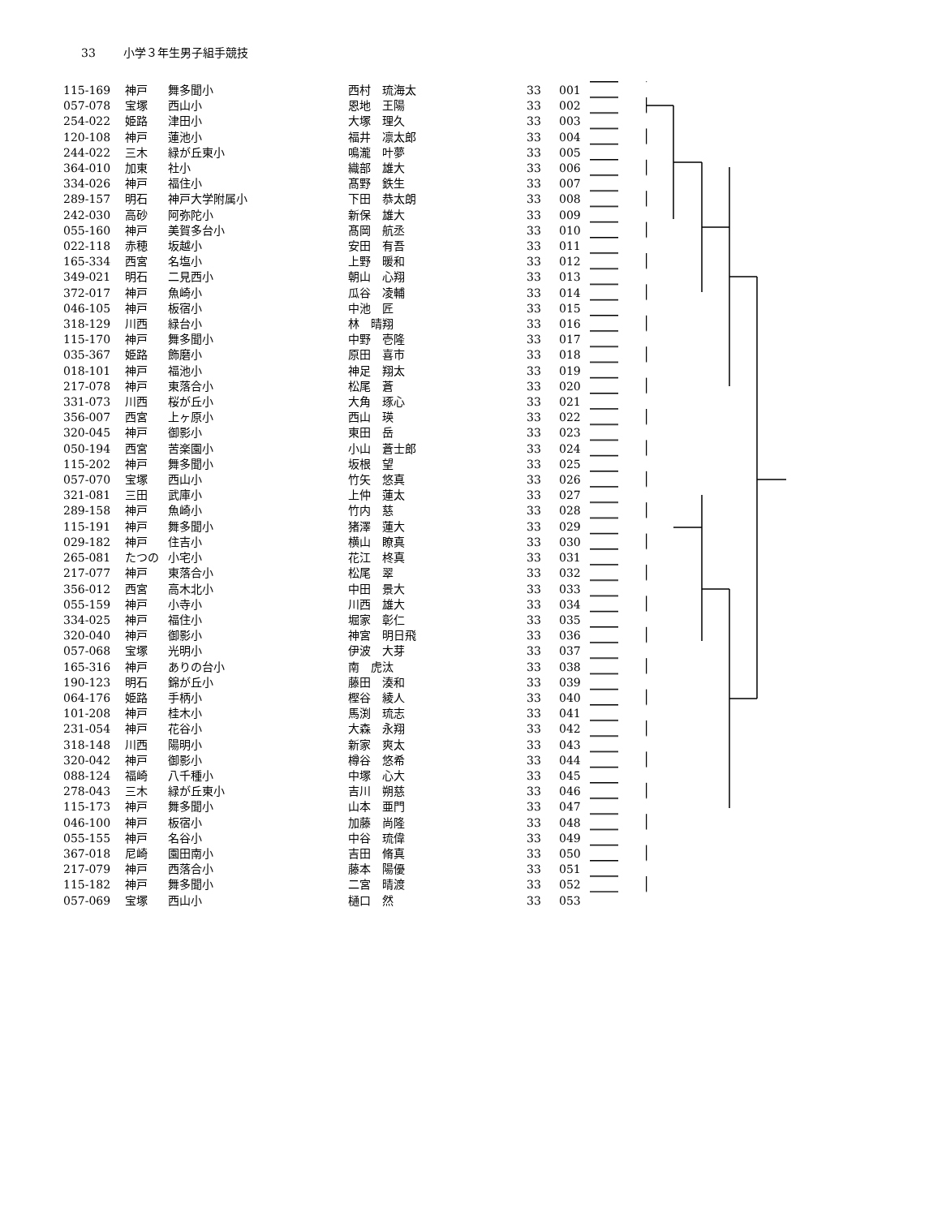33 小学３年生男子組手競技
| 115-169 | 神戸 | 舞多聞小 | 西村 琉海太 | 33 | 001 |
| 057-078 | 宝塚 | 西山小 | 恩地 王陽 | 33 | 002 |
| 254-022 | 姫路 | 津田小 | 大塚 理久 | 33 | 003 |
| 120-108 | 神戸 | 蓮池小 | 福井 凛太郎 | 33 | 004 |
| 244-022 | 三木 | 緑が丘東小 | 鳴瀧 叶夢 | 33 | 005 |
| 364-010 | 加東 | 社小 | 織部 雄大 | 33 | 006 |
| 334-026 | 神戸 | 福住小 | 髙野 鉄生 | 33 | 007 |
| 289-157 | 明石 | 神戸大学附属小 | 下田 恭太朗 | 33 | 008 |
| 242-030 | 高砂 | 阿弥陀小 | 新保 雄大 | 33 | 009 |
| 055-160 | 神戸 | 美賀多台小 | 髙岡 航丞 | 33 | 010 |
| 022-118 | 赤穂 | 坂越小 | 安田 有吾 | 33 | 011 |
| 165-334 | 西宮 | 名塩小 | 上野 暖和 | 33 | 012 |
| 349-021 | 明石 | 二見西小 | 朝山 心翔 | 33 | 013 |
| 372-017 | 神戸 | 魚崎小 | 瓜谷 凌輔 | 33 | 014 |
| 046-105 | 神戸 | 板宿小 | 中池 匠 | 33 | 015 |
| 318-129 | 川西 | 緑台小 | 林 晴翔 | 33 | 016 |
| 115-170 | 神戸 | 舞多聞小 | 中野 壱隆 | 33 | 017 |
| 035-367 | 姫路 | 飾磨小 | 原田 喜市 | 33 | 018 |
| 018-101 | 神戸 | 福池小 | 神足 翔太 | 33 | 019 |
| 217-078 | 神戸 | 東落合小 | 松尾 蒼 | 33 | 020 |
| 331-073 | 川西 | 桜が丘小 | 大角 琢心 | 33 | 021 |
| 356-007 | 西宮 | 上ヶ原小 | 西山 瑛 | 33 | 022 |
| 320-045 | 神戸 | 御影小 | 東田 岳 | 33 | 023 |
| 050-194 | 西宮 | 苦楽園小 | 小山 蒼士郎 | 33 | 024 |
| 115-202 | 神戸 | 舞多聞小 | 坂根 望 | 33 | 025 |
| 057-070 | 宝塚 | 西山小 | 竹矢 悠真 | 33 | 026 |
| 321-081 | 三田 | 武庫小 | 上仲 蓮太 | 33 | 027 |
| 289-158 | 神戸 | 魚崎小 | 竹内 慈 | 33 | 028 |
| 115-191 | 神戸 | 舞多聞小 | 猪澤 蓮大 | 33 | 029 |
| 029-182 | 神戸 | 住吉小 | 横山 瞭真 | 33 | 030 |
| 265-081 | たつの | 小宅小 | 花江 柊真 | 33 | 031 |
| 217-077 | 神戸 | 東落合小 | 松尾 翠 | 33 | 032 |
| 356-012 | 西宮 | 高木北小 | 中田 景大 | 33 | 033 |
| 055-159 | 神戸 | 小寺小 | 川西 雄大 | 33 | 034 |
| 334-025 | 神戸 | 福住小 | 堀家 彰仁 | 33 | 035 |
| 320-040 | 神戸 | 御影小 | 神宮 明日飛 | 33 | 036 |
| 057-068 | 宝塚 | 光明小 | 伊波 大芽 | 33 | 037 |
| 165-316 | 神戸 | ありの台小 | 南 虎汰 | 33 | 038 |
| 190-123 | 明石 | 錦が丘小 | 藤田 湊和 | 33 | 039 |
| 064-176 | 姫路 | 手柄小 | 樫谷 綾人 | 33 | 040 |
| 101-208 | 神戸 | 桂木小 | 馬渕 琉志 | 33 | 041 |
| 231-054 | 神戸 | 花谷小 | 大森 永翔 | 33 | 042 |
| 318-148 | 川西 | 陽明小 | 新家 爽太 | 33 | 043 |
| 320-042 | 神戸 | 御影小 | 樽谷 悠希 | 33 | 044 |
| 088-124 | 福崎 | 八千種小 | 中塚 心大 | 33 | 045 |
| 278-043 | 三木 | 緑が丘東小 | 吉川 朔慈 | 33 | 046 |
| 115-173 | 神戸 | 舞多聞小 | 山本 亜門 | 33 | 047 |
| 046-100 | 神戸 | 板宿小 | 加藤 尚隆 | 33 | 048 |
| 055-155 | 神戸 | 名谷小 | 中谷 琉偉 | 33 | 049 |
| 367-018 | 尼崎 | 園田南小 | 吉田 脩真 | 33 | 050 |
| 217-079 | 神戸 | 西落合小 | 藤本 陽優 | 33 | 051 |
| 115-182 | 神戸 | 舞多聞小 | 二宮 晴渡 | 33 | 052 |
| 057-069 | 宝塚 | 西山小 | 樋口 然 | 33 | 053 |